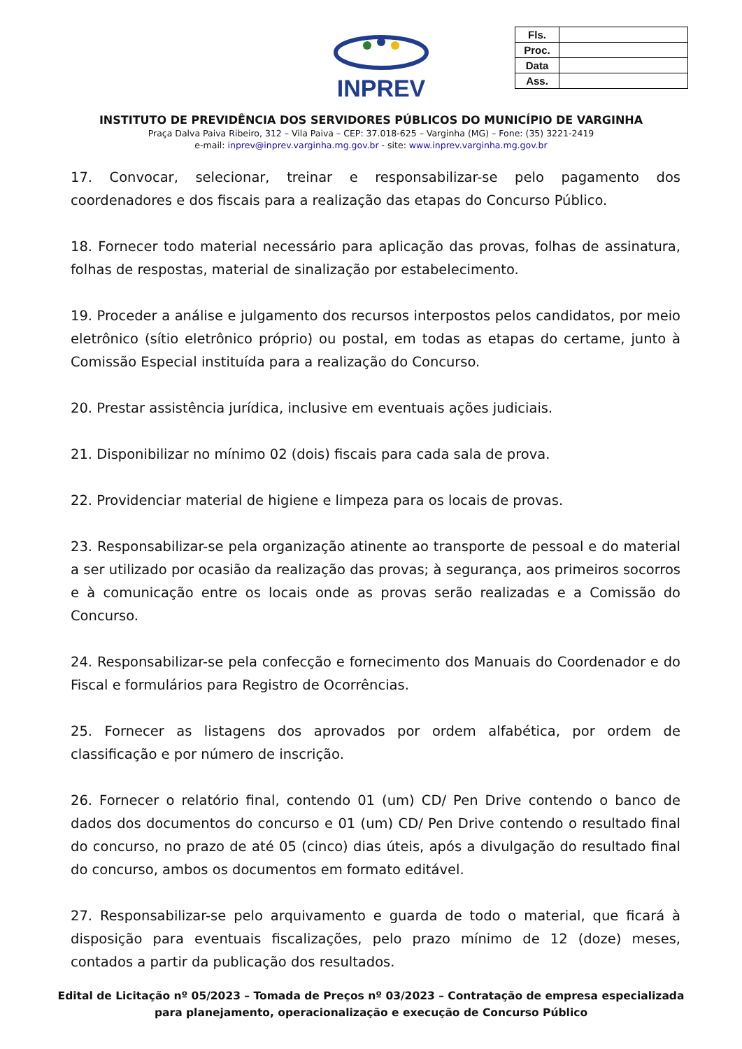INPREV
| Fls. | |
| Proc. | |
| Data | |
| Ass. | |
INSTITUTO DE PREVIDÊNCIA DOS SERVIDORES PÚBLICOS DO MUNICÍPIO DE VARGINHA
Praça Dalva Paiva Ribeiro, 312 – Vila Paiva – CEP: 37.018-625 – Varginha (MG) – Fone: (35) 3221-2419
e-mail: inprev@inprev.varginha.mg.gov.br - site: www.inprev.varginha.mg.gov.br
17. Convocar, selecionar, treinar e responsabilizar-se pelo pagamento dos coordenadores e dos fiscais para a realização das etapas do Concurso Público.
18. Fornecer todo material necessário para aplicação das provas, folhas de assinatura, folhas de respostas, material de sinalização por estabelecimento.
19. Proceder a análise e julgamento dos recursos interpostos pelos candidatos, por meio eletrônico (sítio eletrônico próprio) ou postal, em todas as etapas do certame, junto à Comissão Especial instituída para a realização do Concurso.
20. Prestar assistência jurídica, inclusive em eventuais ações judiciais.
21. Disponibilizar no mínimo 02 (dois) fiscais para cada sala de prova.
22. Providenciar material de higiene e limpeza para os locais de provas.
23. Responsabilizar-se pela organização atinente ao transporte de pessoal e do material a ser utilizado por ocasião da realização das provas; à segurança, aos primeiros socorros e à comunicação entre os locais onde as provas serão realizadas e a Comissão do Concurso.
24. Responsabilizar-se pela confecção e fornecimento dos Manuais do Coordenador e do Fiscal e formulários para Registro de Ocorrências.
25. Fornecer as listagens dos aprovados por ordem alfabética, por ordem de classificação e por número de inscrição.
26. Fornecer o relatório final, contendo 01 (um) CD/ Pen Drive contendo o banco de dados dos documentos do concurso e 01 (um) CD/ Pen Drive contendo o resultado final do concurso, no prazo de até 05 (cinco) dias úteis, após a divulgação do resultado final do concurso, ambos os documentos em formato editável.
27. Responsabilizar-se pelo arquivamento e guarda de todo o material, que ficará à disposição para eventuais fiscalizações, pelo prazo mínimo de 12 (doze) meses, contados a partir da publicação dos resultados.
Edital de Licitação nº 05/2023 – Tomada de Preços nº 03/2023 – Contratação de empresa especializada
para planejamento, operacionalização e execução de Concurso Público